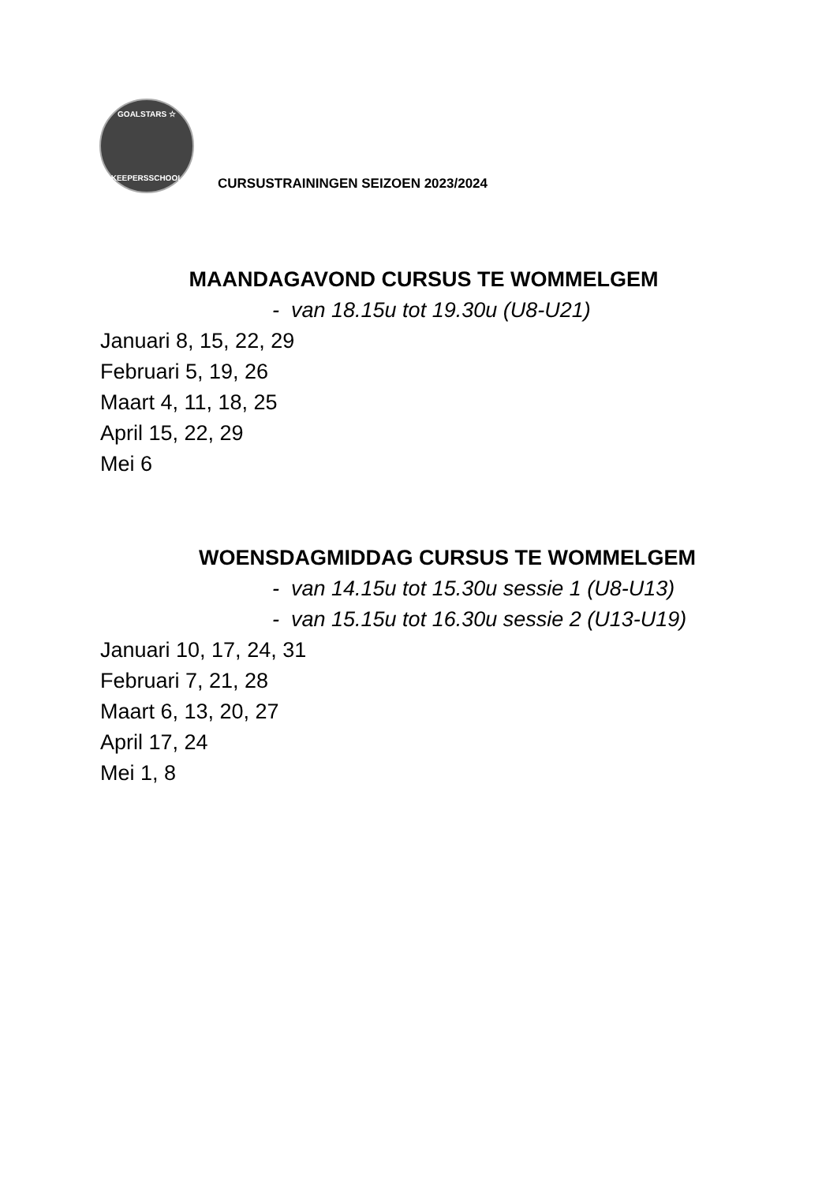GOALSTARS ☆
KEEPERSSCHOOL
CURSUSTRAININGEN SEIZOEN 2023/2024
MAANDAGAVOND CURSUS TE WOMMELGEM
- van 18.15u tot 19.30u (U8-U21)
Januari 8, 15, 22, 29
Februari 5, 19, 26
Maart 4, 11, 18, 25
April 15, 22, 29
Mei 6
WOENSDAGMIDDAG CURSUS TE WOMMELGEM
- van 14.15u tot 15.30u sessie 1 (U8-U13)
- van 15.15u tot 16.30u sessie 2 (U13-U19)
Januari 10, 17, 24, 31
Februari 7, 21, 28
Maart 6, 13, 20, 27
April 17, 24
Mei 1, 8